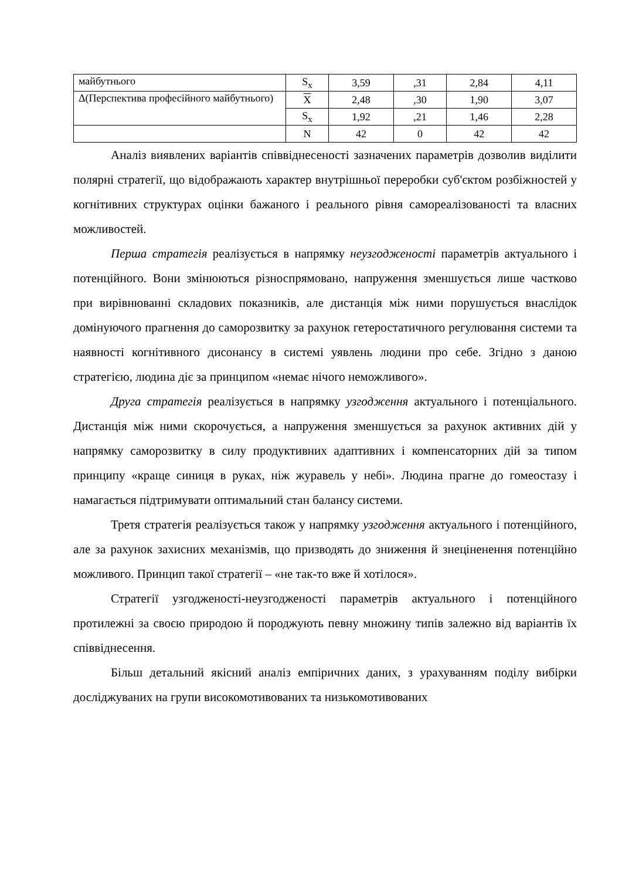| майбутнього | S<sub>x</sub> | 3,59 | ,31 | 2,84 | 4,11 |
| Δ(Перспектива професійного майбутнього) | X | 2,48 | ,30 | 1,90 | 3,07 |
| | S<sub>x</sub> | 1,92 | ,21 | 1,46 | 2,28 |
| | N | 42 | 0 | 42 | 42 |
Аналіз виявлених варіантів співвіднесеності зазначених параметрів дозволив виділити полярні стратегії, що відображають характер внутрішньої переробки суб'єктом розбіжностей у когнітивних структурах оцінки бажаного і реального рівня самореалізованості та власних можливостей.
Перша стратегія реалізується в напрямку неузгодженості параметрів актуального і потенційного. Вони змінюються різноспрямовано, напруження зменшується лише частково при вирівнюванні складових показників, але дистанція між ними порушується внаслідок домінуючого прагнення до саморозвитку за рахунок гетеростатичного регулювання системи та наявності когнітивного дисонансу в системі уявлень людини про себе. Згідно з даною стратегією, людина діє за принципом «немає нічого неможливого».
Друга стратегія реалізується в напрямку узгодження актуального і потенціального. Дистанція між ними скорочується, а напруження зменшується за рахунок активних дій у напрямку саморозвитку в силу продуктивних адаптивних і компенсаторних дій за типом принципу «краще синиця в руках, ніж журавель у небі». Людина прагне до гомеостазу і намагається підтримувати оптимальний стан балансу системи.
Третя стратегія реалізується також у напрямку узгодження актуального і потенційного, але за рахунок захисних механізмів, що призводять до зниження й знеціненення потенційно можливого. Принцип такої стратегії – «не так-то вже й хотілося».
Стратегії узгодженості-неузгодженості параметрів актуального і потенційного протилежні за своєю природою й породжують певну множину типів залежно від варіантів їх співвіднесення.
Більш детальний якісний аналіз емпіричних даних, з урахуванням поділу вибірки досліджуваних на групи високомотивованих та низькомотивованих